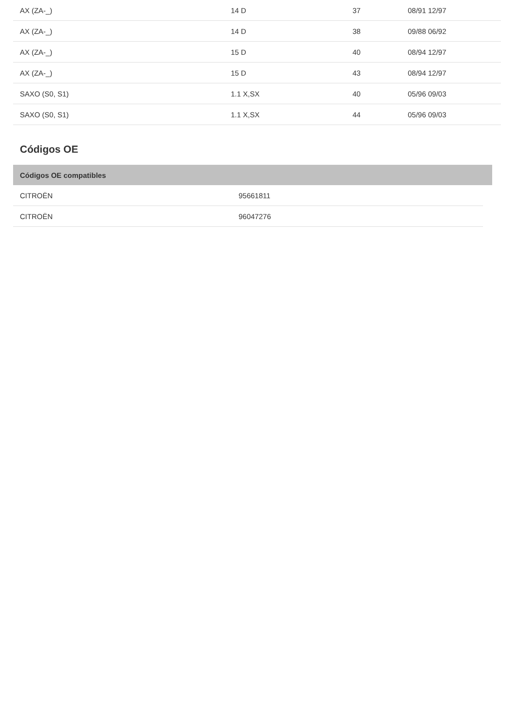| AX (ZA-_) | 14 D | 37 | 08/91 12/97 |
| AX (ZA-_) | 14 D | 38 | 09/88 06/92 |
| AX (ZA-_) | 15 D | 40 | 08/94 12/97 |
| AX (ZA-_) | 15 D | 43 | 08/94 12/97 |
| SAXO (S0, S1) | 1.1 X,SX | 40 | 05/96 09/03 |
| SAXO (S0, S1) | 1.1 X,SX | 44 | 05/96 09/03 |
Códigos OE
| Códigos OE compatibles | |
| --- | --- |
| CITROËN | 95661811 |
| CITROËN | 96047276 |